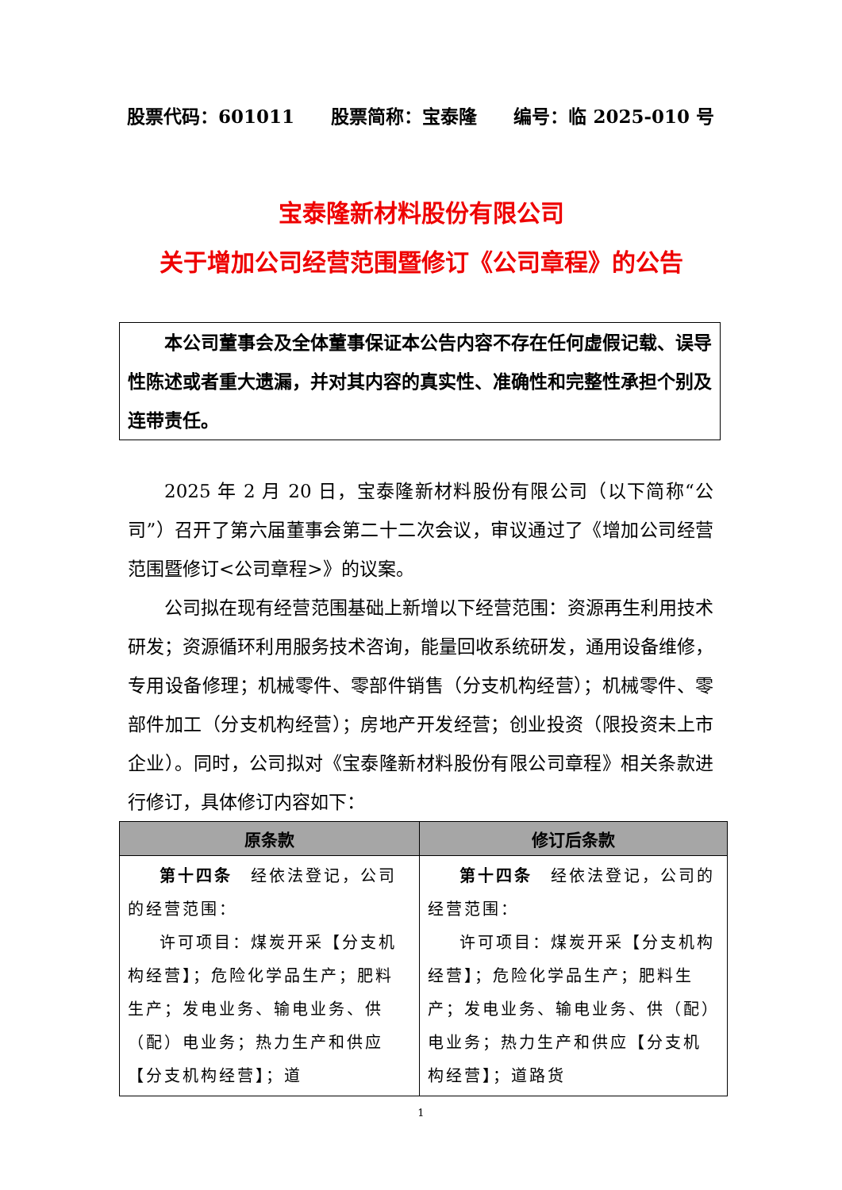股票代码：601011 股票简称：宝泰隆 编号：临 2025-010 号
宝泰隆新材料股份有限公司
关于增加公司经营范围暨修订《公司章程》的公告
本公司董事会及全体董事保证本公告内容不存在任何虚假记载、误导性陈述或者重大遗漏，并对其内容的真实性、准确性和完整性承担个别及连带责任。
2025 年 2 月 20 日，宝泰隆新材料股份有限公司（以下简称“公司”）召开了第六届董事会第二十二次会议，审议通过了《增加公司经营范围暨修订<公司章程>》的议案。
公司拟在现有经营范围基础上新增以下经营范围：资源再生利用技术研发；资源循环利用服务技术咨询，能量回收系统研发，通用设备维修，专用设备修理；机械零件、零部件销售（分支机构经营）；机械零件、零部件加工（分支机构经营）；房地产开发经营；创业投资（限投资未上市企业）。同时，公司拟对《宝泰隆新材料股份有限公司章程》相关条款进行修订，具体修订内容如下：
| 原条款 | 修订后条款 |
| --- | --- |
| 第十四条 经依法登记，公司的经营范围： 许可项目：煤炭开采【分支机构经营】；危险化学品生产；肥料生产；发电业务、输电业务、供（配）电业务；热力生产和供应【分支机构经营】；道 | 第十四条 经依法登记，公司的经营范围： 许可项目：煤炭开采【分支机构经营】；危险化学品生产；肥料生产；发电业务、输电业务、供（配）电业务；热力生产和供应【分支机构经营】；道路货 |
1